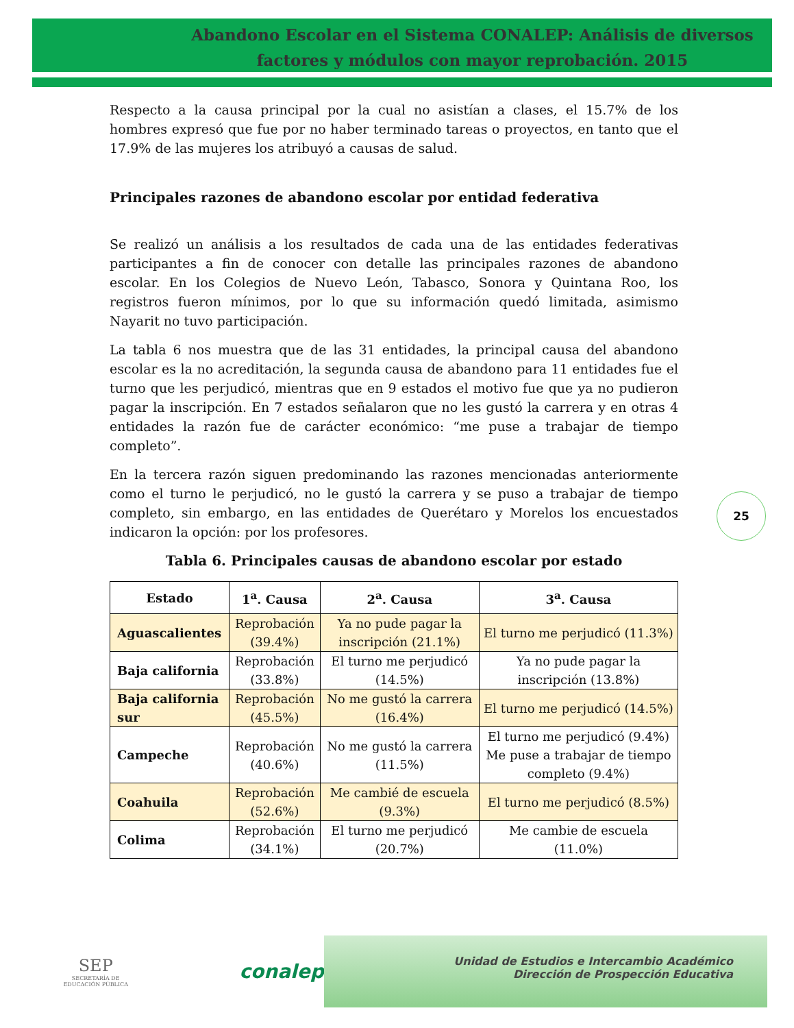Abandono Escolar en el Sistema CONALEP: Análisis de diversos factores y módulos con mayor reprobación. 2015
Respecto a la causa principal por la cual no asistían a clases, el 15.7% de los hombres expresó que fue por no haber terminado tareas o proyectos, en tanto que el 17.9% de las mujeres los atribuyó a causas de salud.
Principales razones de abandono escolar por entidad federativa
Se realizó un análisis a los resultados de cada una de las entidades federativas participantes a fin de conocer con detalle las principales razones de abandono escolar. En los Colegios de Nuevo León, Tabasco, Sonora y Quintana Roo, los registros fueron mínimos, por lo que su información quedó limitada, asimismo Nayarit no tuvo participación.
La tabla 6 nos muestra que de las 31 entidades, la principal causa del abandono escolar es la no acreditación, la segunda causa de abandono para 11 entidades fue el turno que les perjudicó, mientras que en 9 estados el motivo fue que ya no pudieron pagar la inscripción. En 7 estados señalaron que no les gustó la carrera y en otras 4 entidades la razón fue de carácter económico: “me puse a trabajar de tiempo completo”.
En la tercera razón siguen predominando las razones mencionadas anteriormente como el turno le perjudicó, no le gustó la carrera y se puso a trabajar de tiempo completo, sin embargo, en las entidades de Querétaro y Morelos los encuestados indicaron la opción: por los profesores.
Tabla 6. Principales causas de abandono escolar por estado
| Estado | 1<sup>a</sup>. Causa | 2<sup>a</sup>. Causa | 3<sup>a</sup>. Causa |
| --- | --- | --- | --- |
| Aguascalientes | Reprobación (39.4%) | Ya no pude pagar la inscripción (21.1%) | El turno me perjudicó (11.3%) |
| Baja california | Reprobación (33.8%) | El turno me perjudicó (14.5%) | Ya no pude pagar la inscripción (13.8%) |
| Baja california sur | Reprobación (45.5%) | No me gustó la carrera (16.4%) | El turno me perjudicó (14.5%) |
| Campeche | Reprobación (40.6%) | No me gustó la carrera (11.5%) | El turno me perjudicó (9.4%) Me puse a trabajar de tiempo completo (9.4%) |
| Coahuila | Reprobación (52.6%) | Me cambié de escuela (9.3%) | El turno me perjudicó (8.5%) |
| Colima | Reprobación (34.1%) | El turno me perjudicó (20.7%) | Me cambie de escuela (11.0%) |
25
SEP
SECRETARÍA DE EDUCACIÓN PÚBLICA
conalep
Unidad de Estudios e Intercambio Académico
Dirección de Prospección Educativa